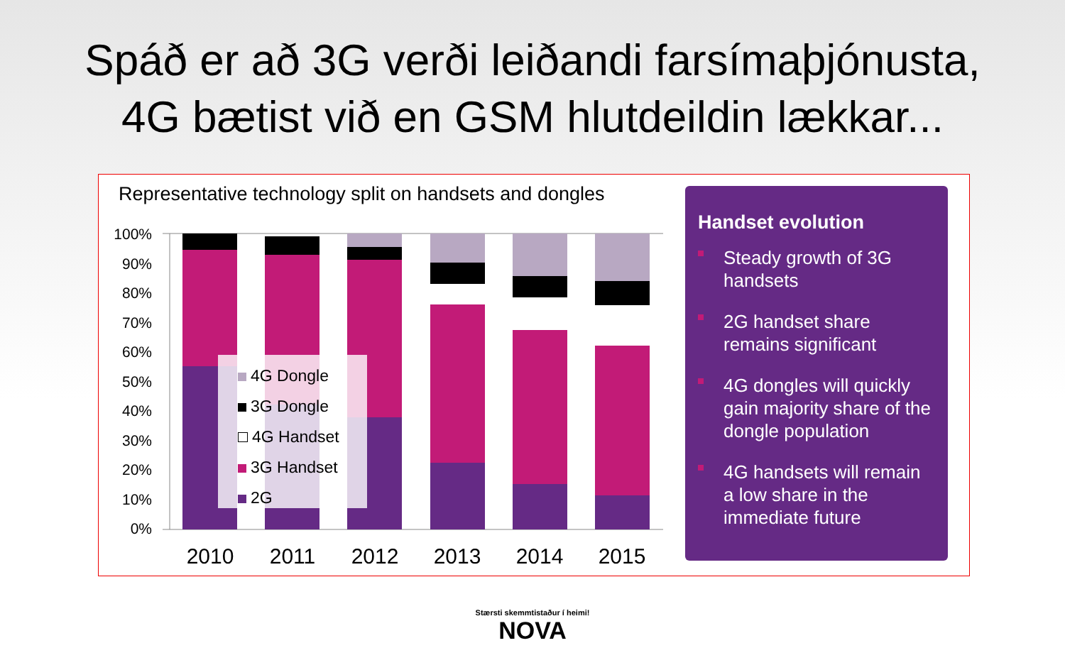Spáð er að 3G verði leiðandi farsímaþjónusta,
4G bætist við en GSM hlutdeildin lækkar...
Representative technology split on handsets and dongles
100%
90%
80%
70%
60%
50%
40%
30%
20%
10%
0%
2010
2011
2012
2013
2014
2015
4G Dongle
3G Dongle
4G Handset
3G Handset
2G
Handset evolution
Steady growth of 3G handsets
2G handset share remains significant
4G dongles will quickly gain majority share of the dongle population
4G handsets will remain a low share in the immediate future
Stærsti skemmtistaður í heimi!
NOVA